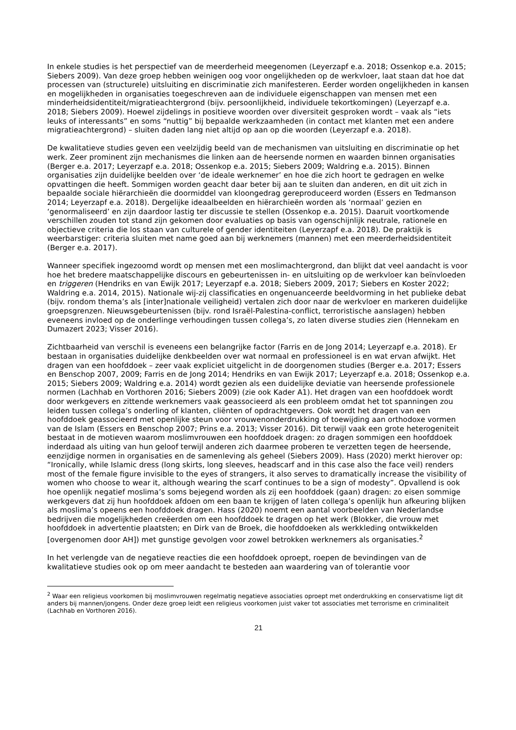In enkele studies is het perspectief van de meerderheid meegenomen (Leyerzapf e.a. 2018; Ossenkop e.a. 2015; Siebers 2009). Van deze groep hebben weinigen oog voor ongelijkheden op de werkvloer, laat staan dat hoe dat processen van (structurele) uitsluiting en discriminatie zich manifesteren. Eerder worden ongelijkheden in kansen en mogelijkheden in organisaties toegeschreven aan de individuele eigenschappen van mensen met een minderheidsidentiteit/migratieachtergrond (bijv. persoonlijkheid, individuele tekortkomingen) (Leyerzapf e.a. 2018; Siebers 2009). Hoewel zijdelings in positieve woorden over diversiteit gesproken wordt – vaak als “iets leuks of interessants” en soms “nuttig” bij bepaalde werkzaamheden (in contact met klanten met een andere migratieachtergrond) – sluiten daden lang niet altijd op aan op die woorden (Leyerzapf e.a. 2018).
De kwalitatieve studies geven een veelzijdig beeld van de mechanismen van uitsluiting en discriminatie op het werk. Zeer prominent zijn mechanismes die linken aan de heersende normen en waarden binnen organisaties (Berger e.a. 2017; Leyerzapf e.a. 2018; Ossenkop e.a. 2015; Siebers 2009; Waldring e.a. 2015). Binnen organisaties zijn duidelijke beelden over ‘de ideale werknemer’ en hoe die zich hoort te gedragen en welke opvattingen die heeft. Sommigen worden geacht daar beter bij aan te sluiten dan anderen, en dit uit zich in bepaalde sociale hiërarchieën die doormiddel van kloongedrag gereproduceerd worden (Essers en Tedmanson 2014; Leyerzapf e.a. 2018). Dergelijke ideaalbeelden en hiërarchieën worden als ‘normaal’ gezien en ‘genormaliseerd’ en zijn daardoor lastig ter discussie te stellen (Ossenkop e.a. 2015). Daaruit voortkomende verschillen zouden tot stand zijn gekomen door evaluaties op basis van ogenschijnlijk neutrale, rationele en objectieve criteria die los staan van culturele of gender identiteiten (Leyerzapf e.a. 2018). De praktijk is weerbarstiger: criteria sluiten met name goed aan bij werknemers (mannen) met een meerderheidsidentiteit (Berger e.a. 2017).
Wanneer specifiek ingezoomd wordt op mensen met een moslimachtergrond, dan blijkt dat veel aandacht is voor hoe het bredere maatschappelijke discours en gebeurtenissen in- en uitsluiting op de werkvloer kan beïnvloeden en triggeren (Hendriks en van Ewijk 2017; Leyerzapf e.a. 2018; Siebers 2009, 2017; Siebers en Koster 2022; Waldring e.a. 2014, 2015). Nationale wij-zij classificaties en ongenuanceerde beeldvorming in het publieke debat (bijv. rondom thema’s als [inter]nationale veiligheid) vertalen zich door naar de werkvloer en markeren duidelijke groepsgrenzen. Nieuwsgebeurtenissen (bijv. rond Israël-Palestina-conflict, terroristische aanslagen) hebben eveneens invloed op de onderlinge verhoudingen tussen collega’s, zo laten diverse studies zien (Hennekam en Dumazert 2023; Visser 2016).
Zichtbaarheid van verschil is eveneens een belangrijke factor (Farris en de Jong 2014; Leyerzapf e.a. 2018). Er bestaan in organisaties duidelijke denkbeelden over wat normaal en professioneel is en wat ervan afwijkt. Het dragen van een hoofddoek – zeer vaak expliciet uitgelicht in de doorgenomen studies (Berger e.a. 2017; Essers en Benschop 2007, 2009; Farris en de Jong 2014; Hendriks en van Ewijk 2017; Leyerzapf e.a. 2018; Ossenkop e.a. 2015; Siebers 2009; Waldring e.a. 2014) wordt gezien als een duidelijke deviatie van heersende professionele normen (Lachhab en Vorthoren 2016; Siebers 2009) (zie ook Kader A1). Het dragen van een hoofddoek wordt door werkgevers en zittende werknemers vaak geassocieerd als een probleem omdat het tot spanningen zou leiden tussen collega’s onderling of klanten, cliënten of opdrachtgevers. Ook wordt het dragen van een hoofddoek geassocieerd met openlijke steun voor vrouwenonderdrukking of toewijding aan orthodoxe vormen van de Islam (Essers en Benschop 2007; Prins e.a. 2013; Visser 2016). Dit terwijl vaak een grote heterogeniteit bestaat in de motieven waarom moslimvrouwen een hoofddoek dragen: zo dragen sommigen een hoofddoek inderdaad als uiting van hun geloof terwijl anderen zich daarmee proberen te verzetten tegen de heersende, eenzijdige normen in organisaties en de samenleving als geheel (Siebers 2009). Hass (2020) merkt hierover op: “Ironically, while Islamic dress (long skirts, long sleeves, headscarf and in this case also the face veil) renders most of the female figure invisible to the eyes of strangers, it also serves to dramatically increase the visibility of women who choose to wear it, although wearing the scarf continues to be a sign of modesty”. Opvallend is ook hoe openlijk negatief moslima’s soms bejegend worden als zij een hoofddoek (gaan) dragen: zo eisen sommige werkgevers dat zij hun hoofddoek afdoen om een baan te krijgen of laten collega’s openlijk hun afkeuring blijken als moslima’s opeens een hoofddoek dragen. Hass (2020) noemt een aantal voorbeelden van Nederlandse bedrijven die mogelijkheden creëerden om een hoofddoek te dragen op het werk (Blokker, die vrouw met hoofddoek in advertentie plaatsten; en Dirk van de Broek, die hoofddoeken als werkkleding ontwikkelden [overgenomen door AH]) met gunstige gevolgen voor zowel betrokken werknemers als organisaties.<sup>2</sup>
In het verlengde van de negatieve reacties die een hoofddoek oproept, roepen de bevindingen van de kwalitatieve studies ook op om meer aandacht te besteden aan waardering van of tolerantie voor
<sup>2</sup> Waar een religieus voorkomen bij moslimvrouwen regelmatig negatieve associaties oproept met onderdrukking en conservatisme ligt dit anders bij mannen/jongens. Onder deze groep leidt een religieus voorkomen juist vaker tot associaties met terrorisme en criminaliteit (Lachhab en Vorthoren 2016).
21